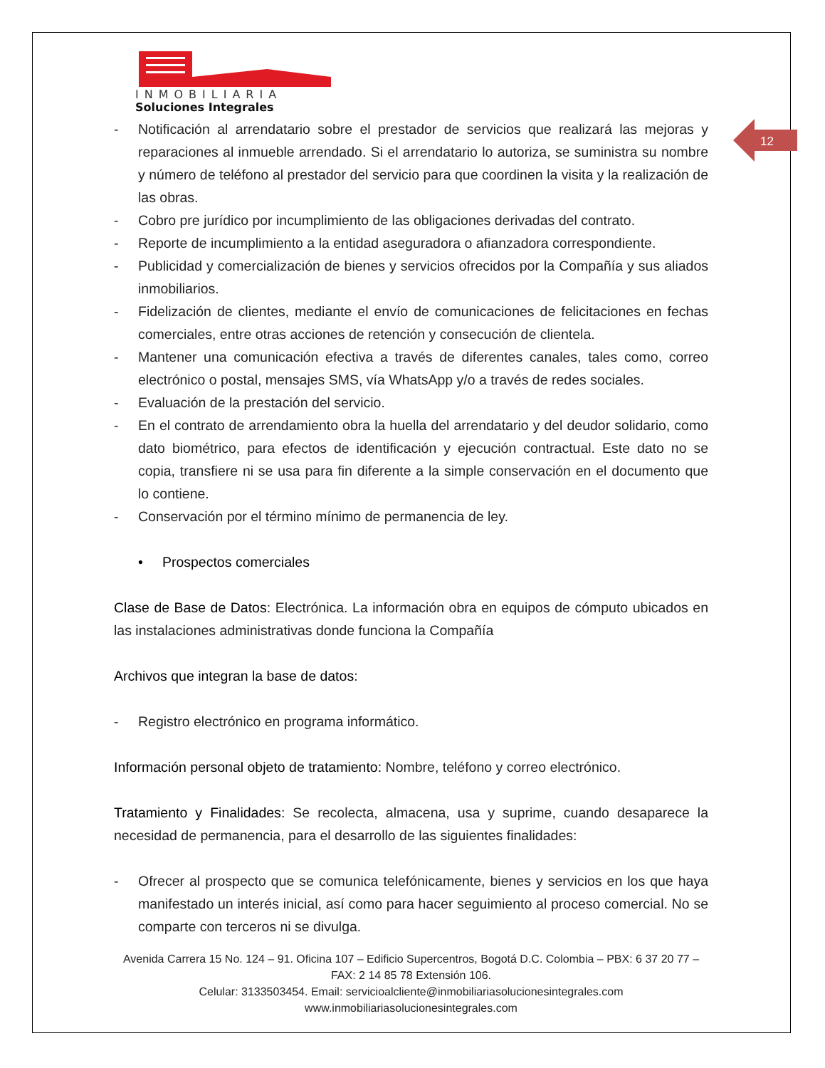INMOBILIARIA
Soluciones Integrales
12
- Notificación al arrendatario sobre el prestador de servicios que realizará las mejoras y reparaciones al inmueble arrendado. Si el arrendatario lo autoriza, se suministra su nombre y número de teléfono al prestador del servicio para que coordinen la visita y la realización de las obras.
- Cobro pre jurídico por incumplimiento de las obligaciones derivadas del contrato.
- Reporte de incumplimiento a la entidad aseguradora o afianzadora correspondiente.
- Publicidad y comercialización de bienes y servicios ofrecidos por la Compañía y sus aliados inmobiliarios.
- Fidelización de clientes, mediante el envío de comunicaciones de felicitaciones en fechas comerciales, entre otras acciones de retención y consecución de clientela.
- Mantener una comunicación efectiva a través de diferentes canales, tales como, correo electrónico o postal, mensajes SMS, vía WhatsApp y/o a través de redes sociales.
- Evaluación de la prestación del servicio.
- En el contrato de arrendamiento obra la huella del arrendatario y del deudor solidario, como dato biométrico, para efectos de identificación y ejecución contractual. Este dato no se copia, transfiere ni se usa para fin diferente a la simple conservación en el documento que lo contiene.
- Conservación por el término mínimo de permanencia de ley.
• Prospectos comerciales
Clase de Base de Datos: Electrónica. La información obra en equipos de cómputo ubicados en las instalaciones administrativas donde funciona la Compañía
Archivos que integran la base de datos:
- Registro electrónico en programa informático.
Información personal objeto de tratamiento: Nombre, teléfono y correo electrónico.
Tratamiento y Finalidades: Se recolecta, almacena, usa y suprime, cuando desaparece la necesidad de permanencia, para el desarrollo de las siguientes finalidades:
- Ofrecer al prospecto que se comunica telefónicamente, bienes y servicios en los que haya manifestado un interés inicial, así como para hacer seguimiento al proceso comercial. No se comparte con terceros ni se divulga.
Avenida Carrera 15 No. 124 – 91. Oficina 107 – Edificio Supercentros, Bogotá D.C. Colombia – PBX: 6 37 20 77 – FAX: 2 14 85 78 Extensión 106.
Celular: 3133503454. Email: servicioalcliente@inmobiliariasolucionesintegrales.com
www.inmobiliariasolucionesintegrales.com